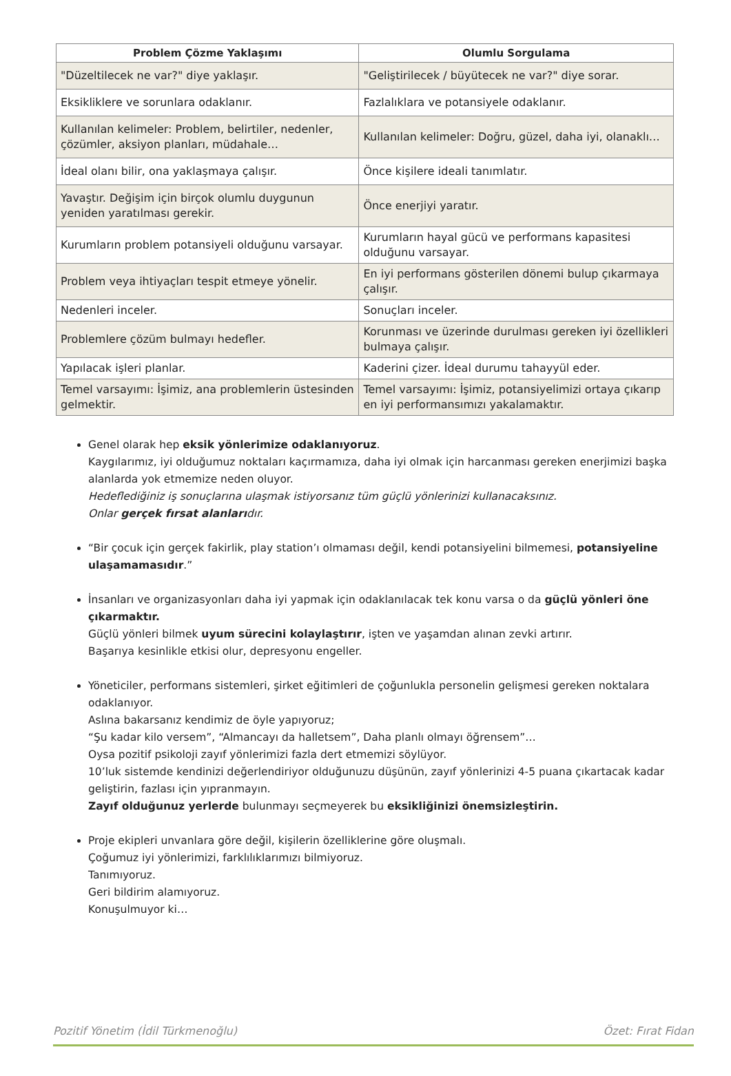| Problem Çözme Yaklaşımı | Olumlu Sorgulama |
| --- | --- |
| "Düzeltilecek ne var?" diye yaklaşır. | "Geliştirilecek / büyütecek ne var?" diye sorar. |
| Eksikliklere ve sorunlara odaklanır. | Fazlalıklara ve potansiyele odaklanır. |
| Kullanılan kelimeler: Problem, belirtiler, nedenler, çözümler, aksiyon planları, müdahale… | Kullanılan kelimeler: Doğru, güzel, daha iyi, olanaklı… |
| İdeal olanı bilir, ona yaklaşmaya çalışır. | Önce kişilere ideali tanımlatır. |
| Yavaştır. Değişim için birçok olumlu duygunun yeniden yaratılması gerekir. | Önce enerjiyi yaratır. |
| Kurumların problem potansiyeli olduğunu varsayar. | Kurumların hayal gücü ve performans kapasitesi olduğunu varsayar. |
| Problem veya ihtiyaçları tespit etmeye yönelir. | En iyi performans gösterilen dönemi bulup çıkarmaya çalışır. |
| Nedenleri inceler. | Sonuçları inceler. |
| Problemlere çözüm bulmayı hedefler. | Korunması ve üzerinde durulması gereken iyi özellikleri bulmaya çalışır. |
| Yapılacak işleri planlar. | Kaderini çizer. İdeal durumu tahayyül eder. |
| Temel varsayımı: İşimiz, ana problemlerin üstesinden gelmektir. | Temel varsayımı: İşimiz, potansiyelimizi ortaya çıkarıp en iyi performansımızı yakalamaktır. |
Genel olarak hep eksik yönlerimize odaklanıyoruz.
Kaygılarımız, iyi olduğumuz noktaları kaçırmamıza, daha iyi olmak için harcanması gereken enerjimizi başka alanlarda yok etmemize neden oluyor.
Hedeflediğiniz iş sonuçlarına ulaşmak istiyorsanız tüm güçlü yönlerinizi kullanacaksınız.
Onlar gerçek fırsat alanlarıdır.
“Bir çocuk için gerçek fakirlik, play station’ı olmaması değil, kendi potansiyelini bilmemesi, potansiyeline ulaşamamasıdır.”
İnsanları ve organizasyonları daha iyi yapmak için odaklanılacak tek konu varsa o da güçlü yönleri öne çıkarmaktır.
Güçlü yönleri bilmek uyum sürecini kolaylaştırır, işten ve yaşamdan alınan zevki artırır.
Başarıya kesinlikle etkisi olur, depresyonu engeller.
Yöneticiler, performans sistemleri, şirket eğitimleri de çoğunlukla personelin gelişmesi gereken noktalara odaklanıyor.
Aslına bakarsanız kendimiz de öyle yapıyoruz;
“Şu kadar kilo versem”, “Almancayı da halletsem”, Daha planlı olmayı öğrensem”…
Oysa pozitif psikoloji zayıf yönlerimizi fazla dert etmemizi söylüyor.
10’luk sistemde kendinizi değerlendiriyor olduğunuzu düşünün, zayıf yönlerinizi 4-5 puana çıkartacak kadar geliştirin, fazlası için yıpranmayın.
Zayıf olduğunuz yerlerde bulunmayı seçmeyerek bu eksikliğinizi önemsizleştirin.
Proje ekipleri unvanlara göre değil, kişilerin özelliklerine göre oluşmalı.
Çoğumuz iyi yönlerimizi, farklılıklarımızı bilmiyoruz.
Tanımıyoruz.
Geri bildirim alamıyoruz.
Konuşulmuyor ki…
Pozitif Yönetim (İdil Türkmenoğlu) Özet: Fırat Fidan